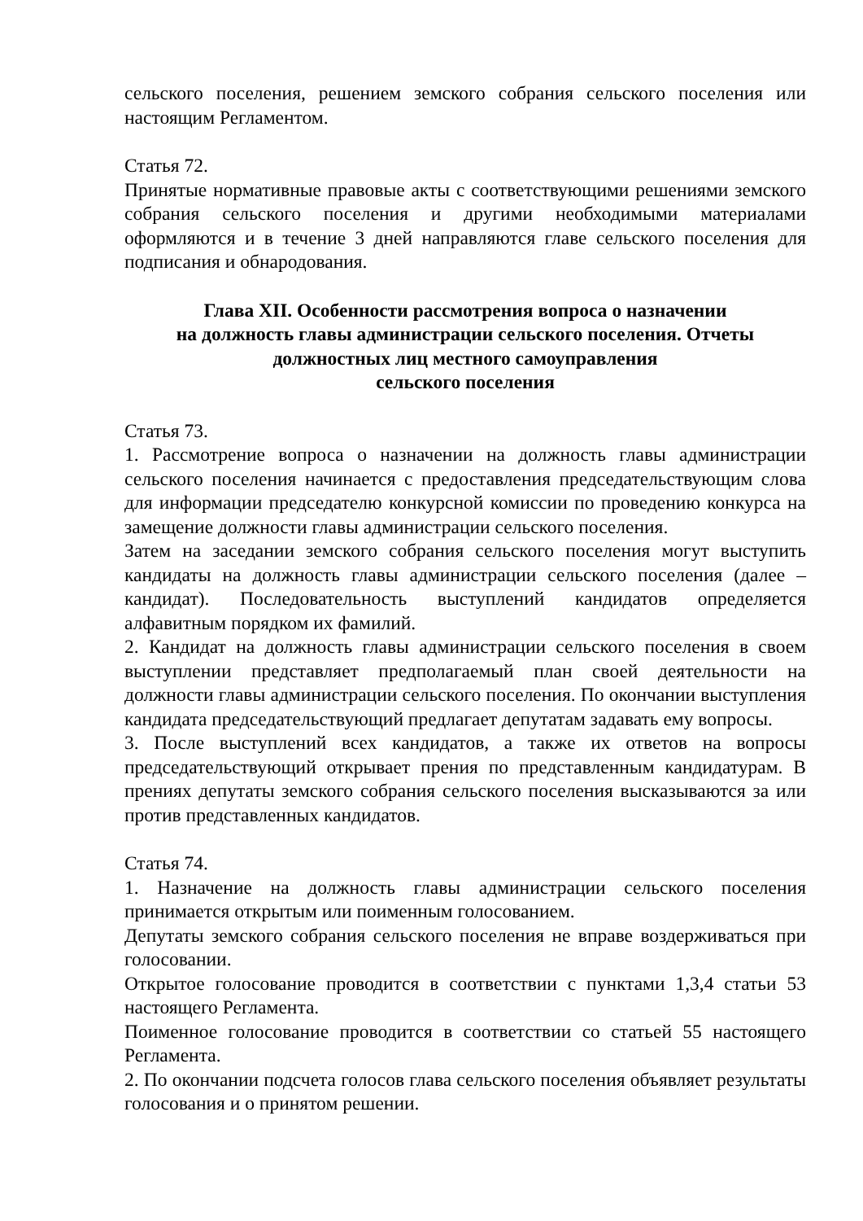сельского поселения, решением земского собрания сельского поселения или настоящим Регламентом.
Статья 72.
Принятые нормативные правовые акты с соответствующими решениями земского собрания сельского поселения и другими необходимыми материалами оформляются и в течение 3 дней направляются главе сельского поселения для подписания и обнародования.
Глава XII. Особенности рассмотрения вопроса о назначении
на должность главы администрации сельского поселения. Отчеты
должностных лиц местного самоуправления
сельского поселения
Статья 73.
1. Рассмотрение вопроса о назначении на должность главы администрации сельского поселения начинается с предоставления председательствующим слова для информации председателю конкурсной комиссии по проведению конкурса на замещение должности главы администрации сельского поселения.
Затем на заседании земского собрания сельского поселения могут выступить кандидаты на должность главы администрации сельского поселения (далее – кандидат). Последовательность выступлений кандидатов определяется алфавитным порядком их фамилий.
2. Кандидат на должность главы администрации сельского поселения в своем выступлении представляет предполагаемый план своей деятельности на должности главы администрации сельского поселения. По окончании выступления кандидата председательствующий предлагает депутатам задавать ему вопросы.
3. После выступлений всех кандидатов, а также их ответов на вопросы председательствующий открывает прения по представленным кандидатурам. В прениях депутаты земского собрания сельского поселения высказываются за или против представленных кандидатов.
Статья 74.
1. Назначение на должность главы администрации сельского поселения принимается открытым или поименным голосованием.
Депутаты земского собрания сельского поселения не вправе воздерживаться при голосовании.
Открытое голосование проводится в соответствии с пунктами 1,3,4 статьи 53 настоящего Регламента.
Поименное голосование проводится в соответствии со статьей 55 настоящего Регламента.
2. По окончании подсчета голосов глава сельского поселения объявляет результаты голосования и о принятом решении.